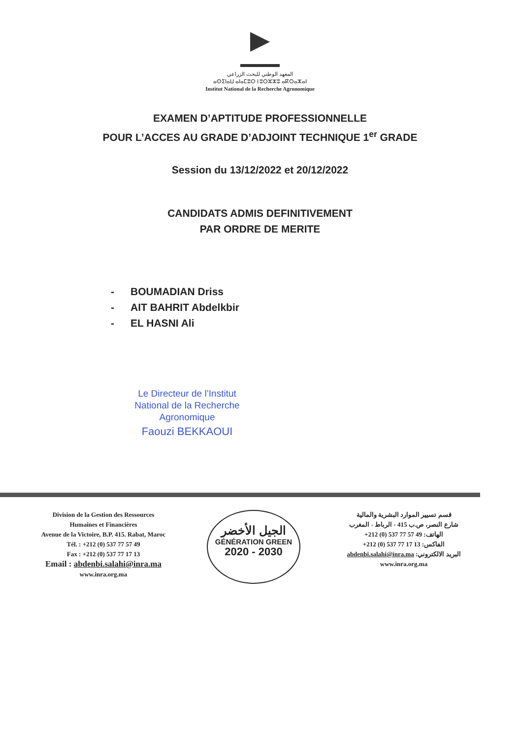المعهد الوطني للبحث الزراعي
ⴰⵙⵉⵏⴰⵡ ⴰⵏⴰⵎⵓⵔ ⵏ ⵓⵔⵣⵣⵓ ⴰⴽⵔⴰⵣⴰⵏ
Institut National de la Recherche Agronomique
EXAMEN D’APTITUDE PROFESSIONNELLE
POUR L’ACCES AU GRADE D’ADJOINT TECHNIQUE 1<sup>er</sup> GRADE
Session du 13/12/2022 et 20/12/2022
CANDIDATS ADMIS DEFINITIVEMENT
PAR ORDRE DE MERITE
- BOUMADIAN Driss
- AIT BAHRIT Abdelkbir
- EL HASNI Ali
Le Directeur de l’Institut
National de la Recherche
Agronomique
Faouzi BEKKAOUI
Division de la Gestion des Ressources
Humaines et Financières
Avenue de la Victoire, B.P. 415. Rabat, Maroc
Tél. : +212 (0) 537 77 57 49
Fax : +212 (0) 537 77 17 13
Email : abdenbi.salahi@inra.ma
www.inra.org.ma
الجيل الأخضر
GÉNÉRATION GREEN
2020 - 2030
قسم تسيير الموارد البشرية والمالية
شارع النصر، ص.ب 415 - الرباط - المغرب
الهاتف: +212 (0) 537 77 57 49
الفاكس: +212 (0) 537 77 17 13
البريد الالكتروني: abdenbi.salahi@inra.ma
www.inra.org.ma